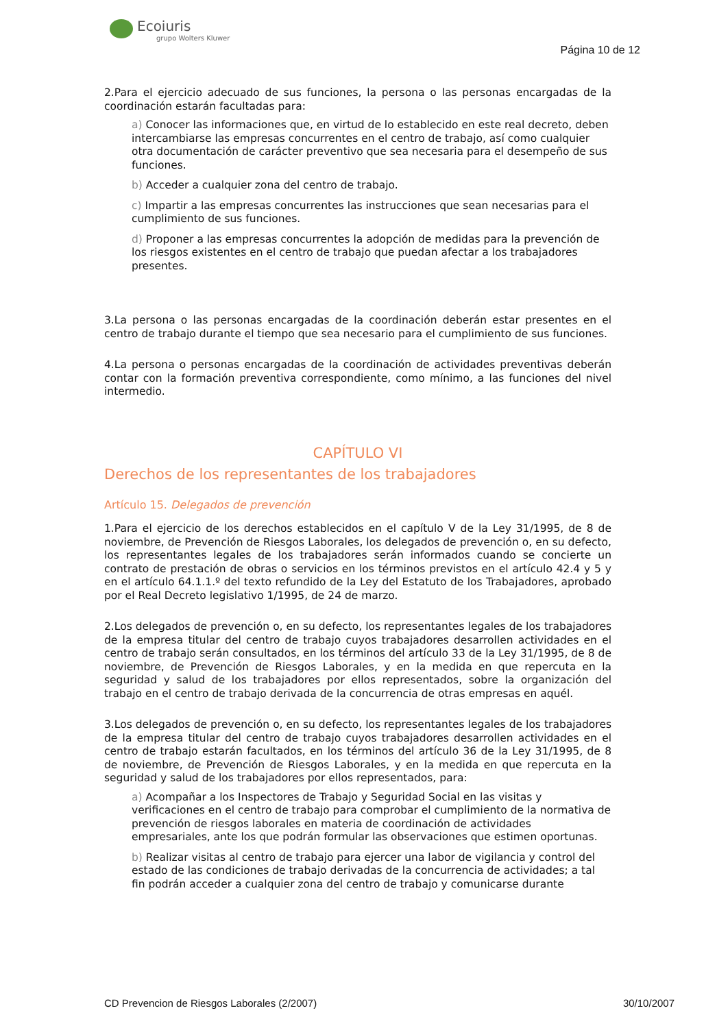Ecoiuris
grupo Wolters Kluwer
Página 10 de 12
2.Para el ejercicio adecuado de sus funciones, la persona o las personas encargadas de la coordinación estarán facultadas para:
a) Conocer las informaciones que, en virtud de lo establecido en este real decreto, deben intercambiarse las empresas concurrentes en el centro de trabajo, así como cualquier otra documentación de carácter preventivo que sea necesaria para el desempeño de sus funciones.
b) Acceder a cualquier zona del centro de trabajo.
c) Impartir a las empresas concurrentes las instrucciones que sean necesarias para el cumplimiento de sus funciones.
d) Proponer a las empresas concurrentes la adopción de medidas para la prevención de los riesgos existentes en el centro de trabajo que puedan afectar a los trabajadores presentes.
3.La persona o las personas encargadas de la coordinación deberán estar presentes en el centro de trabajo durante el tiempo que sea necesario para el cumplimiento de sus funciones.
4.La persona o personas encargadas de la coordinación de actividades preventivas deberán contar con la formación preventiva correspondiente, como mínimo, a las funciones del nivel intermedio.
CAPÍTULO VI
Derechos de los representantes de los trabajadores
Artículo 15. Delegados de prevención
1.Para el ejercicio de los derechos establecidos en el capítulo V de la Ley 31/1995, de 8 de noviembre, de Prevención de Riesgos Laborales, los delegados de prevención o, en su defecto, los representantes legales de los trabajadores serán informados cuando se concierte un contrato de prestación de obras o servicios en los términos previstos en el artículo 42.4 y 5 y en el artículo 64.1.1.º del texto refundido de la Ley del Estatuto de los Trabajadores, aprobado por el Real Decreto legislativo 1/1995, de 24 de marzo.
2.Los delegados de prevención o, en su defecto, los representantes legales de los trabajadores de la empresa titular del centro de trabajo cuyos trabajadores desarrollen actividades en el centro de trabajo serán consultados, en los términos del artículo 33 de la Ley 31/1995, de 8 de noviembre, de Prevención de Riesgos Laborales, y en la medida en que repercuta en la seguridad y salud de los trabajadores por ellos representados, sobre la organización del trabajo en el centro de trabajo derivada de la concurrencia de otras empresas en aquél.
3.Los delegados de prevención o, en su defecto, los representantes legales de los trabajadores de la empresa titular del centro de trabajo cuyos trabajadores desarrollen actividades en el centro de trabajo estarán facultados, en los términos del artículo 36 de la Ley 31/1995, de 8 de noviembre, de Prevención de Riesgos Laborales, y en la medida en que repercuta en la seguridad y salud de los trabajadores por ellos representados, para:
a) Acompañar a los Inspectores de Trabajo y Seguridad Social en las visitas y verificaciones en el centro de trabajo para comprobar el cumplimiento de la normativa de prevención de riesgos laborales en materia de coordinación de actividades empresariales, ante los que podrán formular las observaciones que estimen oportunas.
b) Realizar visitas al centro de trabajo para ejercer una labor de vigilancia y control del estado de las condiciones de trabajo derivadas de la concurrencia de actividades; a tal fin podrán acceder a cualquier zona del centro de trabajo y comunicarse durante
CD Prevencion de Riesgos Laborales (2/2007) 30/10/2007